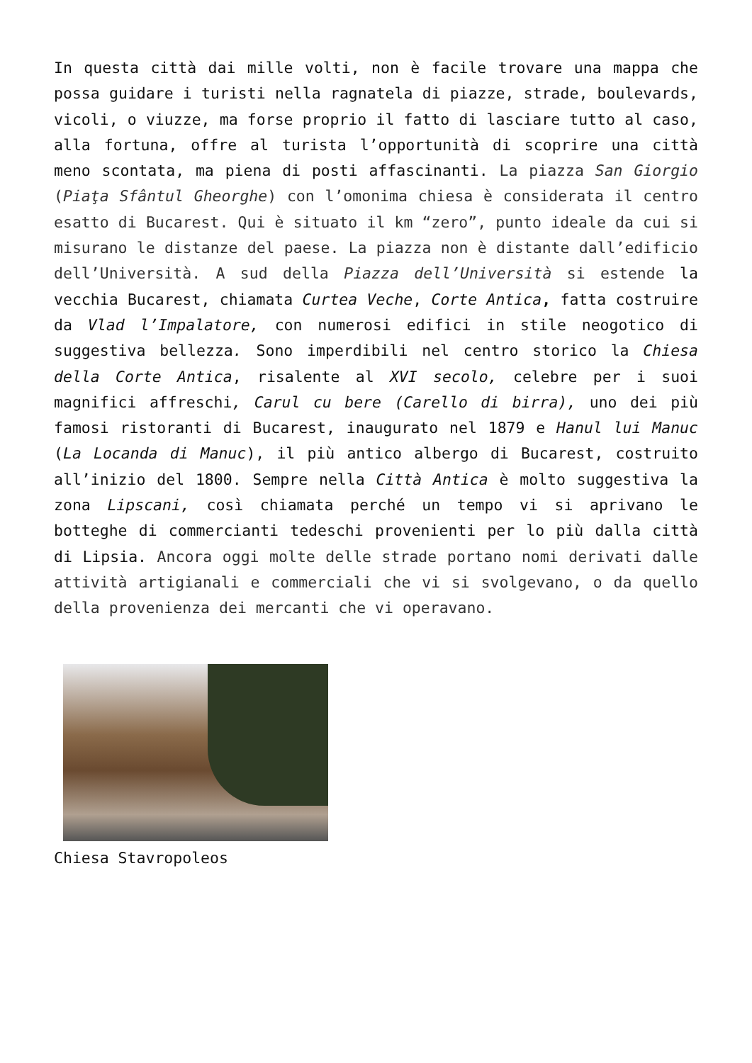In questa città dai mille volti, non è facile trovare una mappa che possa guidare i turisti nella ragnatela di piazze, strade, boulevards, vicoli, o viuzze, ma forse proprio il fatto di lasciare tutto al caso, alla fortuna, offre al turista l’opportunità di scoprire una città meno scontata, ma piena di posti affascinanti. La piazza San Giorgio (Piaţa Sfântul Gheorghe) con l’omonima chiesa è considerata il centro esatto di Bucarest. Qui è situato il km “zero”, punto ideale da cui si misurano le distanze del paese. La piazza non è distante dall’edificio dell’Università. A sud della Piazza dell’Università si estende la vecchia Bucarest, chiamata Curtea Veche, Corte Antica, fatta costruire da Vlad l’Impalatore, con numerosi edifici in stile neogotico di suggestiva bellezza. Sono imperdibili nel centro storico la Chiesa della Corte Antica, risalente al XVI secolo, celebre per i suoi magnifici affreschi, Carul cu bere (Carello di birra), uno dei più famosi ristoranti di Bucarest, inaugurato nel 1879 e Hanul lui Manuc (La Locanda di Manuc), il più antico albergo di Bucarest, costruito all’inizio del 1800. Sempre nella Città Antica è molto suggestiva la zona Lipscani, così chiamata perché un tempo vi si aprivano le botteghe di commercianti tedeschi provenienti per lo più dalla città di Lipsia. Ancora oggi molte delle strade portano nomi derivati dalle attività artigianali e commerciali che vi si svolgevano, o da quello della provenienza dei mercanti che vi operavano.
Chiesa Stavropoleos